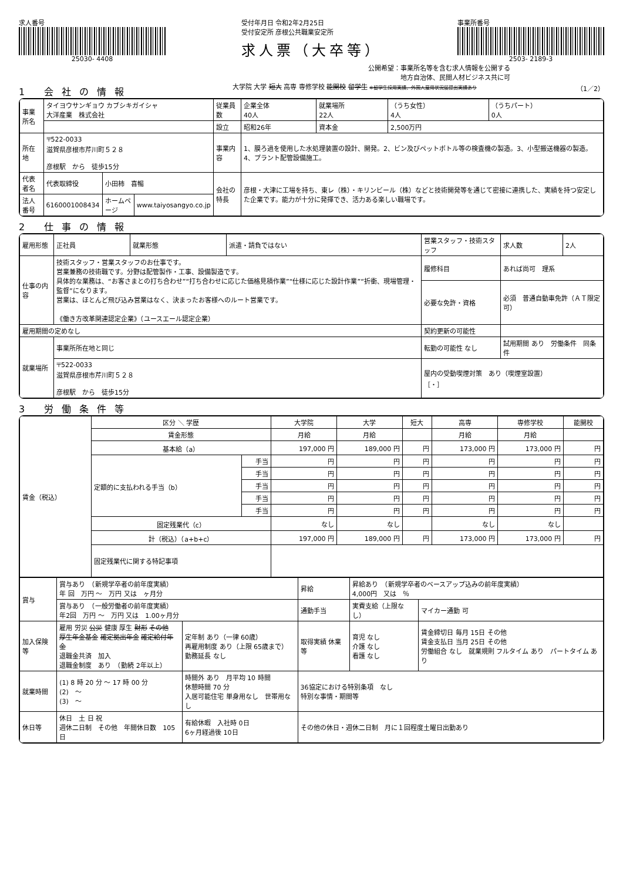求人番号
25030- 4408
受付年月日 令和2年2月25日
受付安定所 彦根公共職業安定所
求人票（大卒等）
事業所番号
2503- 2189-3
公開希望：事業所名等を含む求人情報を公開する
地方自治体、民間人材ビジネス共に可
1 会社の情報
大学院 大学 短大 高専 専修学校 能開校 留学生 ※留学生採用実績、外国人雇用状況届提出実績あり
（1／2）
| 事業所名 | タイヨウサンギョウ カブシキガイシャ 大洋産業 株式会社 | | | 従業員数 | 企業全体 40人 | 就業場所 22人 | （うち女性） 4人 | （うちパート） 0人 |
| | | | | 設立 | 昭和26年 | 資本金 | 2,500万円 | |
| 所在地 | 〒522-0033 滋賀県彦根市芹川町５２８ 彦根駅 から 徒歩15分 | | | 事業内容 | 1、膜ろ過を使用した水処理装置の設計、開発。2、ビン及びペットボトル等の検査機の製造。3、小型搬送機器の製造。4、プラント配管設備施工。 | | | |
| 代表者名 | 代表取締役 | 小田柿 喜暢 | | 会社の特長 | 彦根・大津に工場を持ち、東レ（株）・キリンビール（株）などと技術開発等を通じて密接に連携した、実績を持つ安定した企業です。能力が十分に発揮でき、活力ある楽しい職場です。 | | | |
| 法人番号 | 6160001008434 | ホームページ | www.taiyosangyo.co.jp | | | | | |
2 仕事の情報
| 雇用形態 | 正社員 | 就業形態 | 派遣・請負ではない | 営業スタッフ・技術スタッフ | | 求人数 | 2人 |
| 仕事の内容 | 技術スタッフ・営業スタッフのお仕事です。 営業兼務の技術職です。分野は配管製作・工事、設備製造です。 具体的な業務は、“お客さまとの打ち合わせ”“打ち合わせに応じた価格見積作業”“仕様に応じた設計作業”“折衝、現場管理・監督”になります。 営業は、ほとんど飛び込み営業はなく、決まったお客様へのルート営業です。 《働き方改革関連認定企業》（ユースエール認定企業） | | | 履修科目 | あれば尚可 理系 | | |
| | | | | 必要な免許・資格 | 必須 普通自動車免許（ＡＴ限定可） | | |
| 雇用期間の定めなし | | | | 契約更新の可能性 | | | |
| 就業場所 | 事業所所在地と同じ | | | 転勤の可能性 なし | 試用期間 あり 労働条件 同条件 | | |
| | 〒522-0033 滋賀県彦根市芹川町５２８ 彦根駅 から 徒歩15分 | | | 屋内の受動喫煙対策 あり（喫煙室設置） ［・］ | | | |
3 労働条件等
| 賃金（税込） | 区分 ＼ 学歴 | | 大学院 | 大学 | 短大 | 高専 | 専修学校 | 能開校 |
| | 賃金形態 | | 月給 | 月給 | | 月給 | 月給 | |
| | 基本給（a） | | 197,000 円 | 189,000 円 | 円 | 173,000 円 | 173,000 円 | 円 |
| | 定額的に支払われる手当（b） | 手当 | 円 | 円 | 円 | 円 | 円 | 円 |
| | | 手当 | 円 | 円 | 円 | 円 | 円 | 円 |
| | | 手当 | 円 | 円 | 円 | 円 | 円 | 円 |
| | | 手当 | 円 | 円 | 円 | 円 | 円 | 円 |
| | | 手当 | 円 | 円 | 円 | 円 | 円 | 円 |
| | 固定残業代（c） | | なし | なし | | なし | なし | |
| | 計（税込）（a+b+c） | | 197,000 円 | 189,000 円 | 円 | 173,000 円 | 173,000 円 | 円 |
| | 固定残業代に関する特記事項 | | | | | | | |
| 賞与 | 賞与あり （新規学卒者の前年度実績） 年 回 万円 〜 万円 又は ヶ月分 | | | 昇給 | 昇給あり （新規学卒者のベースアップ込みの前年度実績） 4,000円 又は ％ | | |
| | 賞与あり （一般労働者の前年度実績） 年2回 万円 〜 万円 又は 1.00ヶ月分 | | | 通勤手当 | 実費支給（上限なし） | | マイカー通勤 可 |
| 加入保険等 | 雇用 労災 公災 健康 厚生 財形 その他 厚生年金基金 確定拠出年金 確定給付年金 退職金共済 加入 退職金制度 あり （勤続 2年以上） | | 定年制 あり（一律 60歳） 再雇用制度 あり（上限 65歳まで） 勤務延長 なし | 取得実績 休業等 | 育児 なし 介護 なし 看護 なし | 賃金締切日 毎月 15日 その他 賃金支払日 当月 25日 その他 労働組合 なし 就業規則 フルタイム あり パートタイム あり | |
| 就業時間 | (1) 8 時 20 分 〜 17 時 00 分 (2) 〜 (3) 〜 | 時間外 あり 月平均 10 時間 休憩時間 70 分 入居可能住宅 単身用なし 世帯用なし | | 36協定における特別条項 なし 特別な事情・期間等 | | | |
| 休日等 | 休日 土 日 祝 週休二日制 その他 年間休日数 105日 | 有給休暇 入社時 0日 6ヶ月経過後 10日 | | その他の休日・週休二日制 月に１回程度土曜日出勤あり | | | |